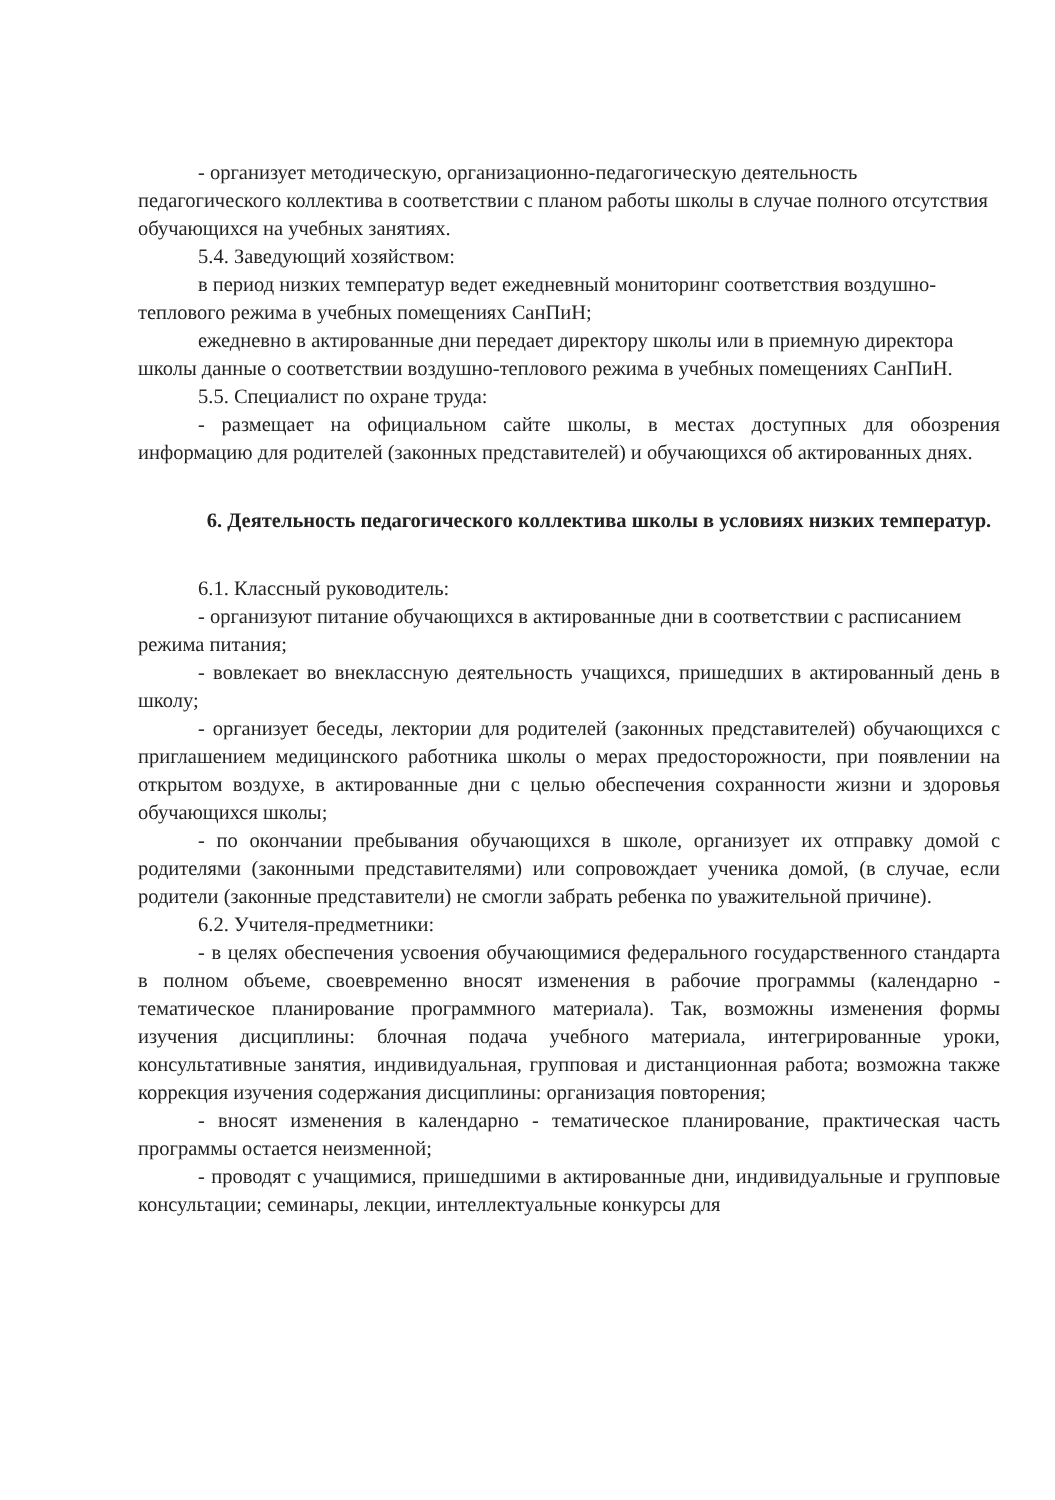- организует методическую, организационно-педагогическую деятельность педагогического коллектива в соответствии с планом работы школы в случае полного отсутствия обучающихся на учебных занятиях.
5.4. Заведующий хозяйством:
в период низких температур ведет ежедневный мониторинг соответствия воздушно-теплового режима в учебных помещениях СанПиН;
ежедневно в актированные дни передает директору школы или в приемную директора школы данные о соответствии воздушно-теплового режима в учебных помещениях СанПиН.
5.5. Специалист по охране труда:
- размещает на официальном сайте школы, в местах доступных для обозрения информацию для родителей (законных представителей) и обучающихся об актированных днях.
6. Деятельность педагогического коллектива школы в условиях низких температур.
6.1. Классный руководитель:
- организуют питание обучающихся в актированные дни в соответствии с расписанием режима питания;
- вовлекает во внеклассную деятельность учащихся, пришедших в актированный день в школу;
- организует беседы, лектории для родителей (законных представителей) обучающихся с приглашением медицинского работника школы о мерах предосторожности, при появлении на открытом воздухе, в актированные дни с целью обеспечения сохранности жизни и здоровья обучающихся школы;
- по окончании пребывания обучающихся в школе, организует их отправку домой с родителями (законными представителями) или сопровождает ученика домой, (в случае, если родители (законные представители) не смогли забрать ребенка по уважительной причине).
6.2. Учителя-предметники:
- в целях обеспечения усвоения обучающимися федерального государственного стандарта в полном объеме, своевременно вносят изменения в рабочие программы (календарно - тематическое планирование программного материала). Так, возможны изменения формы изучения дисциплины: блочная подача учебного материала, интегрированные уроки, консультативные занятия, индивидуальная, групповая и дистанционная работа; возможна также коррекция изучения содержания дисциплины: организация повторения;
- вносят изменения в календарно - тематическое планирование, практическая часть программы остается неизменной;
- проводят с учащимися, пришедшими в актированные дни, индивидуальные и групповые консультации; семинары, лекции, интеллектуальные конкурсы для